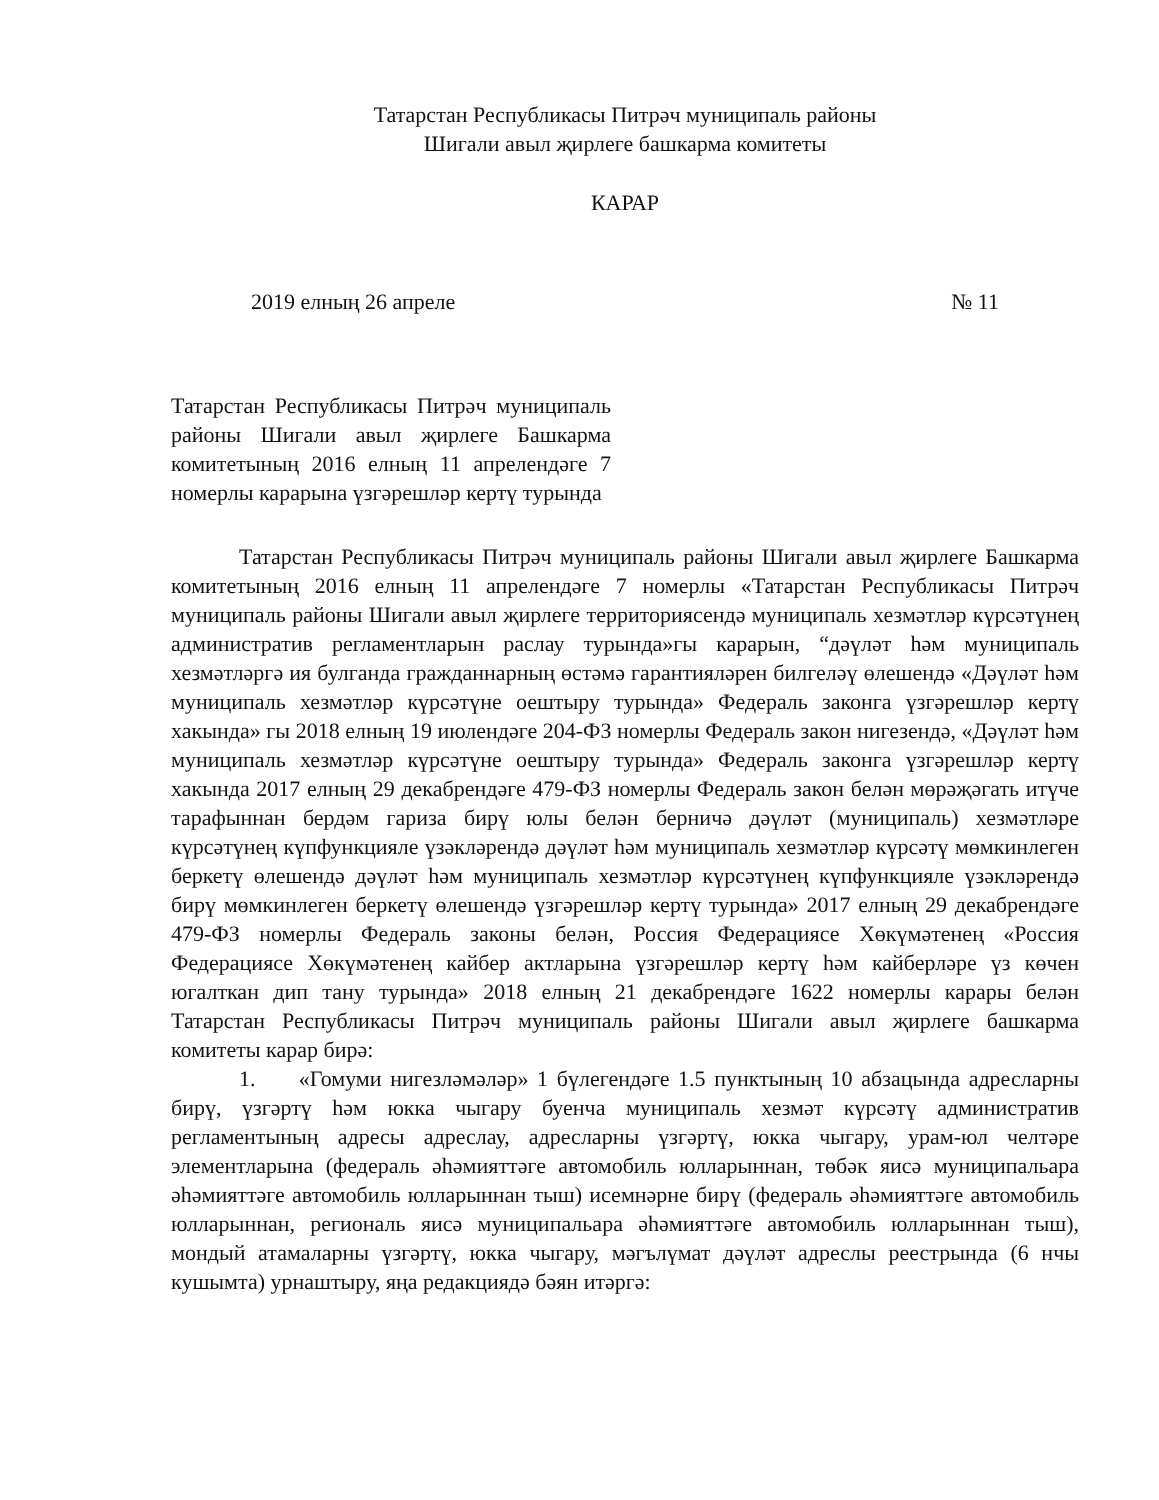Татарстан Республикасы Питрәч муниципаль районы
Шигали авыл җирлеге башкарма комитеты
КАРАР
2019 елның 26 апреле № 11
Татарстан Республикасы Питрәч муниципаль районы Шигали авыл җирлеге Башкарма комитетының 2016 елның 11 апрелендәге 7 номерлы карарына үзгәрешләр кертү турында
Татарстан Республикасы Питрәч муниципаль районы Шигали авыл җирлеге Башкарма комитетының 2016 елның 11 апрелендәге 7 номерлы «Татарстан Республикасы Питрәч муниципаль районы Шигали авыл җирлеге территориясендә муниципаль хезмәтләр күрсәтүнең административ регламентларын раслау турында»гы карарын, “дәүләт һәм муниципаль хезмәтләргә ия булганда гражданнарның өстәмә гарантияләрен билгеләү өлешендә «Дәүләт һәм муниципаль хезмәтләр күрсәтүне оештыру турында» Федераль законга үзгәрешләр кертү хакында» гы 2018 елның 19 июлендәге 204-ФЗ номерлы Федераль закон нигезендә, «Дәүләт һәм муниципаль хезмәтләр күрсәтүне оештыру турында» Федераль законга үзгәрешләр кертү хакында 2017 елның 29 декабрендәге 479-ФЗ номерлы Федераль закон белән мөрәҗәгать итүче тарафыннан бердәм гариза бирү юлы белән берничә дәүләт (муниципаль) хезмәтләре күрсәтүнең күпфункцияле үзәкләрендә дәүләт һәм муниципаль хезмәтләр күрсәтү мөмкинлеген беркетү өлешендә дәүләт һәм муниципаль хезмәтләр күрсәтүнең күпфункцияле үзәкләрендә бирү мөмкинлеген беркетү өлешендә үзгәрешләр кертү турында» 2017 елның 29 декабрендәге 479-ФЗ номерлы Федераль законы белән, Россия Федерациясе Хөкүмәтенең «Россия Федерациясе Хөкүмәтенең кайбер актларына үзгәрешләр кертү һәм кайберләре үз көчен югалткан дип тану турында» 2018 елның 21 декабрендәге 1622 номерлы карары белән Татарстан Республикасы Питрәч муниципаль районы Шигали авыл җирлеге башкарма комитеты карар бирә:
1. «Гомуми нигезләмәләр» 1 бүлегендәге 1.5 пунктының 10 абзацында адресларны бирү, үзгәртү һәм юкка чыгару буенча муниципаль хезмәт күрсәтү административ регламентының адресы адреслау, адресларны үзгәртү, юкка чыгару, урам-юл челтәре элементларына (федераль әһәмияттәге автомобиль юлларыннан, төбәк яисә муниципальара әһәмияттәге автомобиль юлларыннан тыш) исемнәрне бирү (федераль әһәмияттәге автомобиль юлларыннан, региональ яисә муниципальара әһәмияттәге автомобиль юлларыннан тыш), мондый атамаларны үзгәртү, юкка чыгару, мәгълүмат дәүләт адреслы реестрында (6 нчы кушымта) урнаштыру, яңа редакциядә бәян итәргә: